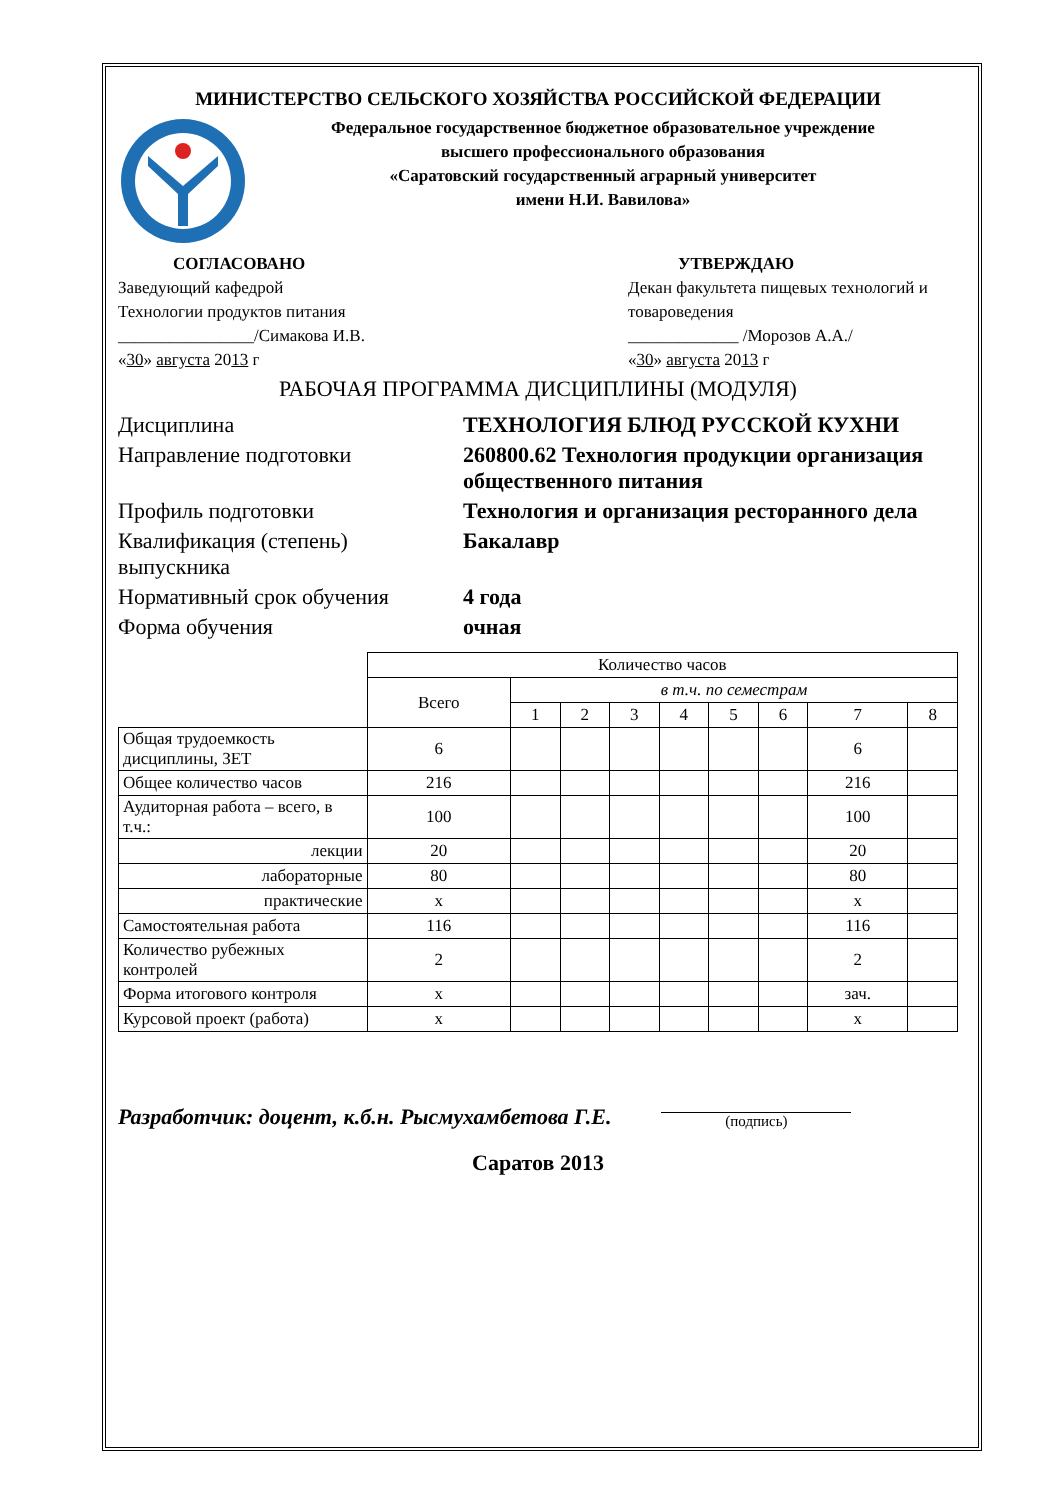МИНИСТЕРСТВО СЕЛЬСКОГО ХОЗЯЙСТВА РОССИЙСКОЙ ФЕДЕРАЦИИ
Федеральное государственное бюджетное образовательное учреждение
высшего профессионального образования
«Саратовский государственный аграрный университет
имени Н.И. Вавилова»
СОГЛАСОВАНО
Заведующий кафедрой
Технологии продуктов питания
________________/Симакова И.В.
«30» августа 2013 г
УТВЕРЖДАЮ
Декан факультета пищевых технологий и товароведения
_____________ /Морозов А.А./
«30» августа 2013 г
РАБОЧАЯ ПРОГРАММА ДИСЦИПЛИНЫ (МОДУЛЯ)
| Дисциплина | ТЕХНОЛОГИЯ БЛЮД РУССКОЙ КУХНИ |
| Направление подготовки | 260800.62 Технология продукции организация общественного питания |
| Профиль подготовки | Технология и организация ресторанного дела |
| Квалификация (степень) выпускника | Бакалавр |
| Нормативный срок обучения | 4 года |
| Форма обучения | очная |
| | Количество часов | | | | | | | | |
| | Всего | в т.ч. по семестрам | | | | | | | |
| | | 1 | 2 | 3 | 4 | 5 | 6 | 7 | 8 |
| Общая трудоемкость дисциплины, ЗЕТ | 6 | | | | | | | 6 | |
| Общее количество часов | 216 | | | | | | | 216 | |
| Аудиторная работа – всего, в т.ч.: | 100 | | | | | | | 100 | |
| лекции | 20 | | | | | | | 20 | |
| лабораторные | 80 | | | | | | | 80 | |
| практические | х | | | | | | | х | |
| Самостоятельная работа | 116 | | | | | | | 116 | |
| Количество рубежных контролей | 2 | | | | | | | 2 | |
| Форма итогового контроля | х | | | | | | | зач. | |
| Курсовой проект (работа) | х | | | | | | | х | |
Разработчик: доцент, к.б.н. Рысмухамбетова Г.Е.
(подпись)
Саратов 2013